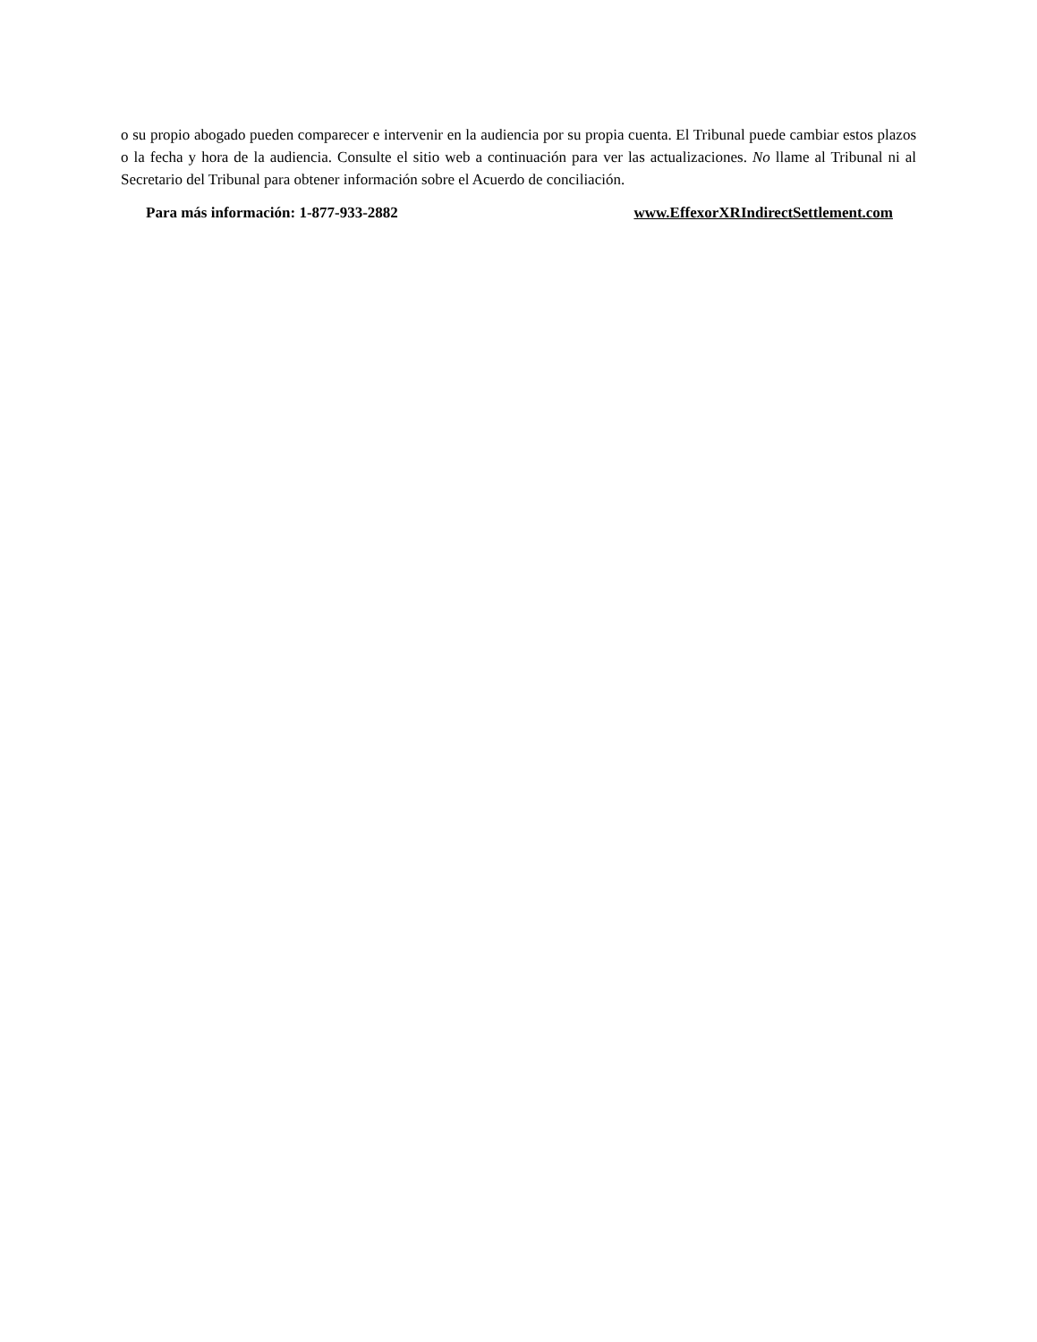o su propio abogado pueden comparecer e intervenir en la audiencia por su propia cuenta. El Tribunal puede cambiar estos plazos o la fecha y hora de la audiencia. Consulte el sitio web a continuación para ver las actualizaciones. No llame al Tribunal ni al Secretario del Tribunal para obtener información sobre el Acuerdo de conciliación.
Para más información: 1-877-933-2882 www.EffexorXRIndirectSettlement.com